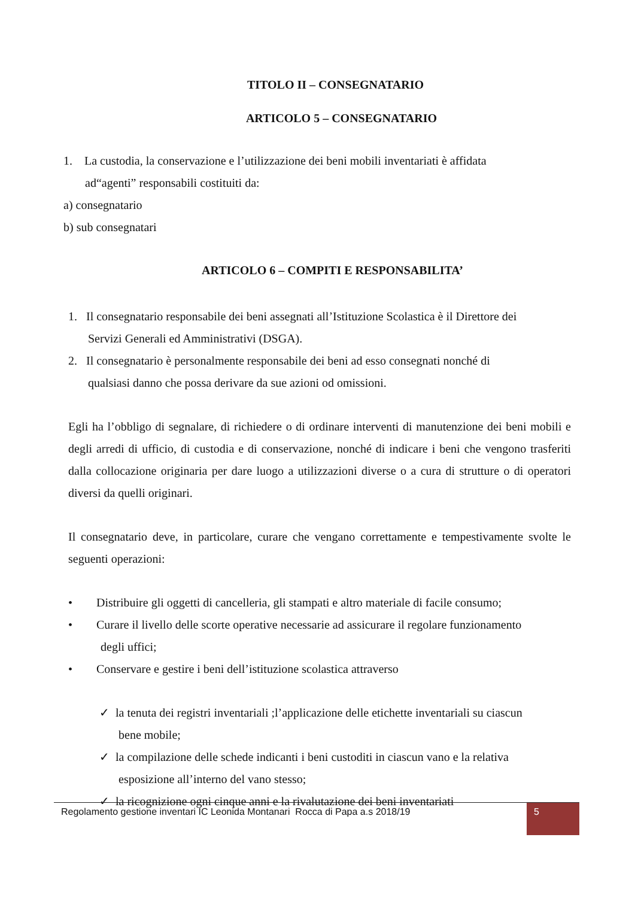TITOLO II – CONSEGNATARIO
ARTICOLO 5 – CONSEGNATARIO
1. La custodia, la conservazione e l’utilizzazione dei beni mobili inventariati è affidata
ad“agenti” responsabili costituiti da:
a) consegnatario
b) sub consegnatari
ARTICOLO 6 – COMPITI E RESPONSABILITA’
1. Il consegnatario responsabile dei beni assegnati all’Istituzione Scolastica è il Direttore dei
Servizi Generali ed Amministrativi (DSGA).
2. Il consegnatario è personalmente responsabile dei beni ad esso consegnati nonché di
qualsiasi danno che possa derivare da sue azioni od omissioni.
Egli ha l’obbligo di segnalare, di richiedere o di ordinare interventi di manutenzione dei beni mobili e degli arredi di ufficio, di custodia e di conservazione, nonché di indicare i beni che vengono trasferiti dalla collocazione originaria per dare luogo a utilizzazioni diverse o a cura di strutture o di operatori diversi da quelli originari.
Il consegnatario deve, in particolare, curare che vengano correttamente e tempestivamente svolte le seguenti operazioni:
• Distribuire gli oggetti di cancelleria, gli stampati e altro materiale di facile consumo;
• Curare il livello delle scorte operative necessarie ad assicurare il regolare funzionamento
degli uffici;
• Conservare e gestire i beni dell’istituzione scolastica attraverso
✓ la tenuta dei registri inventariali ;l’applicazione delle etichette inventariali su ciascun
bene mobile;
✓ la compilazione delle schede indicanti i beni custoditi in ciascun vano e la relativa
esposizione all’interno del vano stesso;
✓ la ricognizione ogni cinque anni e la rivalutazione dei beni inventariati
Regolamento gestione inventari IC Leonida Montanari Rocca di Papa a.s 2018/19
5